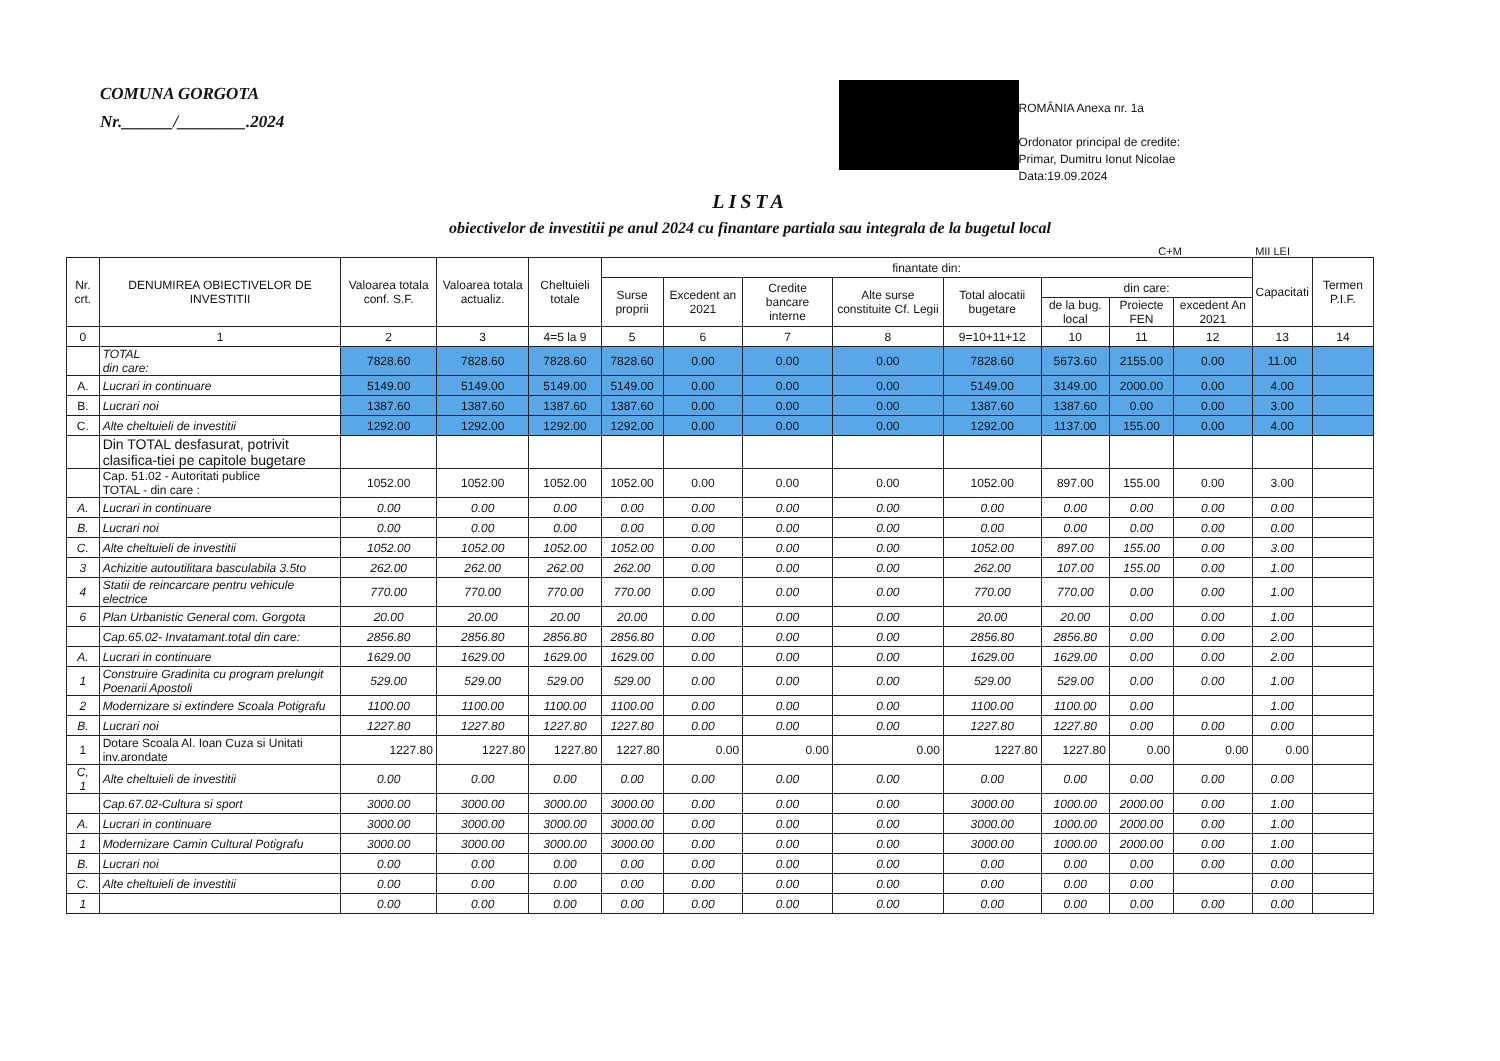COMUNA GORGOTA
Nr.______/________.2024
ROMÂNIA Anexa nr. 1a
Ordonator principal de credite:
Primar, Dumitru Ionut Nicolae
Data:19.09.2024
LISTA
obiectivelor de investitii pe anul 2024 cu finantare partiala sau integrala de la bugetul local
C+M MII LEI
| Nr. crt. | DENUMIREA OBIECTIVELOR DE INVESTITII | Valoarea totala conf. S.F. | Valoarea totala actualiz. | Cheltuieli totale | finantate din: | | | | | | | | Capacitati | Termen P.I.F. |
| --- | --- | --- | --- | --- | --- | --- | --- | --- | --- | --- | --- | --- | --- | --- |
| | | | | | Surse proprii | Excedent an 2021 | Credite bancare interne | Alte surse constituite Cf. Legii | Total alocatii bugetare | din care: | | | | |
| | | | | | | | | | | de la bug. local | Proiecte FEN | excedent An 2021 | | |
| 0 | 1 | 2 | 3 | 4=5 la 9 | 5 | 6 | 7 | 8 | 9=10+11+12 | 10 | 11 | 12 | 13 | 14 |
| | TOTAL din care: | 7828.60 | 7828.60 | 7828.60 | 7828.60 | 0.00 | 0.00 | 0.00 | 7828.60 | 5673.60 | 2155.00 | 0.00 | 11.00 | |
| A. | Lucrari in continuare | 5149.00 | 5149.00 | 5149.00 | 5149.00 | 0.00 | 0.00 | 0.00 | 5149.00 | 3149.00 | 2000.00 | 0.00 | 4.00 | |
| B. | Lucrari noi | 1387.60 | 1387.60 | 1387.60 | 1387.60 | 0.00 | 0.00 | 0.00 | 1387.60 | 1387.60 | 0.00 | 0.00 | 3.00 | |
| C. | Alte cheltuieli de investitii | 1292.00 | 1292.00 | 1292.00 | 1292.00 | 0.00 | 0.00 | 0.00 | 1292.00 | 1137.00 | 155.00 | 0.00 | 4.00 | |
| | Din TOTAL desfasurat, potrivit clasifica-tiei pe capitole bugetare | | | | | | | | | | | | | |
| | Cap. 51.02 - Autoritati publice TOTAL - din care : | 1052.00 | 1052.00 | 1052.00 | 1052.00 | 0.00 | 0.00 | 0.00 | 1052.00 | 897.00 | 155.00 | 0.00 | 3.00 | |
| A. | Lucrari in continuare | 0.00 | 0.00 | 0.00 | 0.00 | 0.00 | 0.00 | 0.00 | 0.00 | 0.00 | 0.00 | 0.00 | 0.00 | |
| B. | Lucrari noi | 0.00 | 0.00 | 0.00 | 0.00 | 0.00 | 0.00 | 0.00 | 0.00 | 0.00 | 0.00 | 0.00 | 0.00 | |
| C. | Alte cheltuieli de investitii | 1052.00 | 1052.00 | 1052.00 | 1052.00 | 0.00 | 0.00 | 0.00 | 1052.00 | 897.00 | 155.00 | 0.00 | 3.00 | |
| 3 | Achizitie autoutilitara basculabila 3.5to | 262.00 | 262.00 | 262.00 | 262.00 | 0.00 | 0.00 | 0.00 | 262.00 | 107.00 | 155.00 | 0.00 | 1.00 | |
| 4 | Statii de reincarcare pentru vehicule electrice | 770.00 | 770.00 | 770.00 | 770.00 | 0.00 | 0.00 | 0.00 | 770.00 | 770.00 | 0.00 | 0.00 | 1.00 | |
| 6 | Plan Urbanistic General com. Gorgota | 20.00 | 20.00 | 20.00 | 20.00 | 0.00 | 0.00 | 0.00 | 20.00 | 20.00 | 0.00 | 0.00 | 1.00 | |
| | Cap.65.02- Invatamant.total din care: | 2856.80 | 2856.80 | 2856.80 | 2856.80 | 0.00 | 0.00 | 0.00 | 2856.80 | 2856.80 | 0.00 | 0.00 | 2.00 | |
| A. | Lucrari in continuare | 1629.00 | 1629.00 | 1629.00 | 1629.00 | 0.00 | 0.00 | 0.00 | 1629.00 | 1629.00 | 0.00 | 0.00 | 2.00 | |
| 1 | Construire Gradinita cu program prelungit Poenarii Apostoli | 529.00 | 529.00 | 529.00 | 529.00 | 0.00 | 0.00 | 0.00 | 529.00 | 529.00 | 0.00 | 0.00 | 1.00 | |
| 2 | Modernizare si extindere Scoala Potigrafu | 1100.00 | 1100.00 | 1100.00 | 1100.00 | 0.00 | 0.00 | 0.00 | 1100.00 | 1100.00 | 0.00 | | 1.00 | |
| B. | Lucrari noi | 1227.80 | 1227.80 | 1227.80 | 1227.80 | 0.00 | 0.00 | 0.00 | 1227.80 | 1227.80 | 0.00 | 0.00 | 0.00 | |
| 1 | Dotare Scoala Al. Ioan Cuza si Unitati inv.arondate | 1227.80 | 1227.80 | 1227.80 | 1227.80 | 0.00 | 0.00 | 0.00 | 1227.80 | 1227.80 | 0.00 | 0.00 | 0.00 | |
| C, 1 | Alte cheltuieli de investitii | 0.00 | 0.00 | 0.00 | 0.00 | 0.00 | 0.00 | 0.00 | 0.00 | 0.00 | 0.00 | 0.00 | 0.00 | |
| | Cap.67.02-Cultura si sport | 3000.00 | 3000.00 | 3000.00 | 3000.00 | 0.00 | 0.00 | 0.00 | 3000.00 | 1000.00 | 2000.00 | 0.00 | 1.00 | |
| A. | Lucrari in continuare | 3000.00 | 3000.00 | 3000.00 | 3000.00 | 0.00 | 0.00 | 0.00 | 3000.00 | 1000.00 | 2000.00 | 0.00 | 1.00 | |
| 1 | Modernizare Camin Cultural Potigrafu | 3000.00 | 3000.00 | 3000.00 | 3000.00 | 0.00 | 0.00 | 0.00 | 3000.00 | 1000.00 | 2000.00 | 0.00 | 1.00 | |
| B. | Lucrari noi | 0.00 | 0.00 | 0.00 | 0.00 | 0.00 | 0.00 | 0.00 | 0.00 | 0.00 | 0.00 | 0.00 | 0.00 | |
| C. | Alte cheltuieli de investitii | 0.00 | 0.00 | 0.00 | 0.00 | 0.00 | 0.00 | 0.00 | 0.00 | 0.00 | 0.00 | | 0.00 | |
| 1 | | 0.00 | 0.00 | 0.00 | 0.00 | 0.00 | 0.00 | 0.00 | 0.00 | 0.00 | 0.00 | 0.00 | 0.00 | |